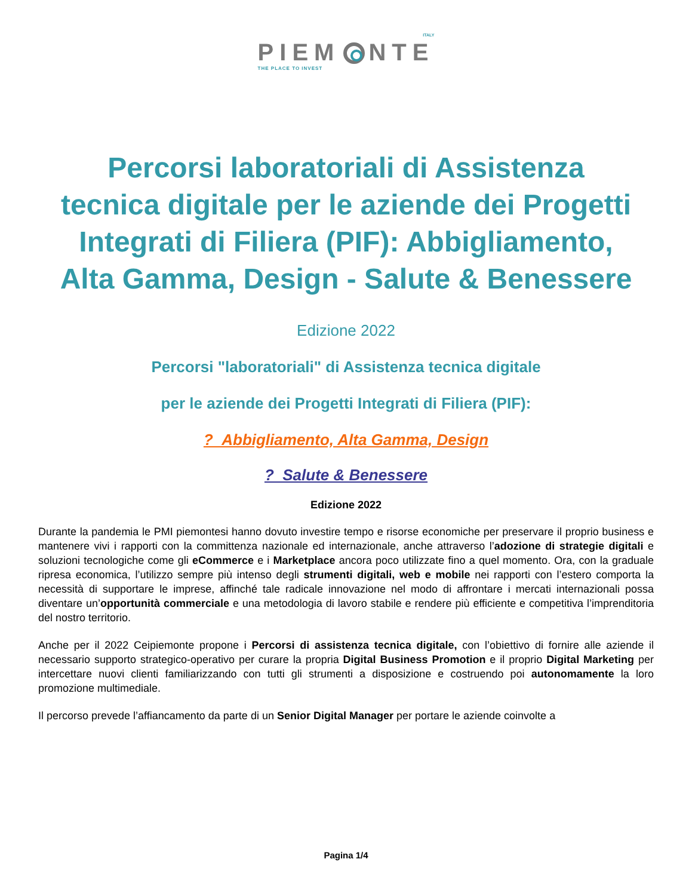PIEM NTE ITALY THE PLACE TO INVEST
Percorsi laboratoriali di Assistenza tecnica digitale per le aziende dei Progetti Integrati di Filiera (PIF): Abbigliamento, Alta Gamma, Design - Salute & Benessere
Edizione 2022
Percorsi "laboratoriali" di Assistenza tecnica digitale
per le aziende dei Progetti Integrati di Filiera (PIF):
? Abbigliamento, Alta Gamma, Design
? Salute & Benessere
Edizione 2022
Durante la pandemia le PMI piemontesi hanno dovuto investire tempo e risorse economiche per preservare il proprio business e mantenere vivi i rapporti con la committenza nazionale ed internazionale, anche attraverso l’adozione di strategie digitali e soluzioni tecnologiche come gli eCommerce e i Marketplace ancora poco utilizzate fino a quel momento. Ora, con la graduale ripresa economica, l’utilizzo sempre più intenso degli strumenti digitali, web e mobile nei rapporti con l’estero comporta la necessità di supportare le imprese, affinché tale radicale innovazione nel modo di affrontare i mercati internazionali possa diventare un’opportunità commerciale e una metodologia di lavoro stabile e rendere più efficiente e competitiva l’imprenditoria del nostro territorio.
Anche per il 2022 Ceipiemonte propone i Percorsi di assistenza tecnica digitale, con l’obiettivo di fornire alle aziende il necessario supporto strategico-operativo per curare la propria Digital Business Promotion e il proprio Digital Marketing per intercettare nuovi clienti familiarizzando con tutti gli strumenti a disposizione e costruendo poi autonomamente la loro promozione multimediale.
Il percorso prevede l’affiancamento da parte di un Senior Digital Manager per portare le aziende coinvolte a
Pagina 1/4